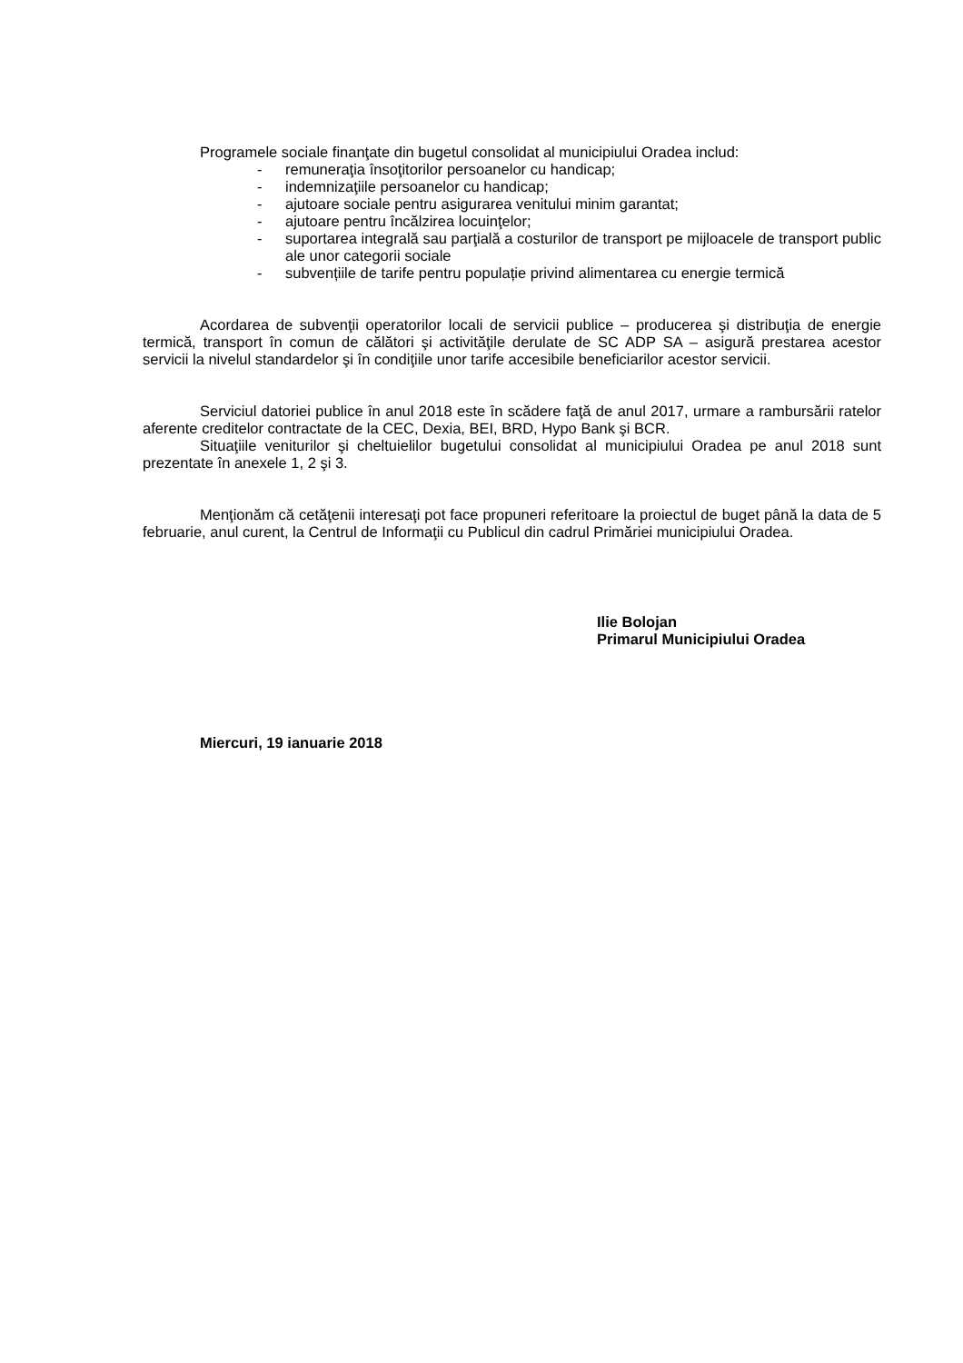Programele sociale finanţate din bugetul consolidat al municipiului Oradea includ:
- remuneraţia însoţitorilor persoanelor cu handicap;
- indemnizaţiile persoanelor cu handicap;
- ajutoare sociale pentru asigurarea venitului minim garantat;
- ajutoare pentru încălzirea locuinţelor;
- suportarea integrală sau parţială a costurilor de transport pe mijloacele de transport public ale unor categorii sociale
- subvențiile de tarife pentru populație privind alimentarea cu energie termică
Acordarea de subvenţii operatorilor locali de servicii publice – producerea şi distribuţia de energie termică, transport în comun de călători şi activităţile derulate de SC ADP SA – asigură prestarea acestor servicii la nivelul standardelor şi în condiţiile unor tarife accesibile beneficiarilor acestor servicii.
Serviciul datoriei publice în anul 2018 este în scădere faţă de anul 2017, urmare a rambursării ratelor aferente creditelor contractate de la CEC, Dexia, BEI, BRD, Hypo Bank şi BCR.
Situaţiile veniturilor şi cheltuielilor bugetului consolidat al municipiului Oradea pe anul 2018 sunt prezentate în anexele 1, 2 şi 3.
Menţionăm că cetăţenii interesaţi pot face propuneri referitoare la proiectul de buget până la data de 5 februarie, anul curent, la Centrul de Informaţii cu Publicul din cadrul Primăriei municipiului Oradea.
Ilie Bolojan
Primarul Municipiului Oradea
Miercuri, 19 ianuarie 2018